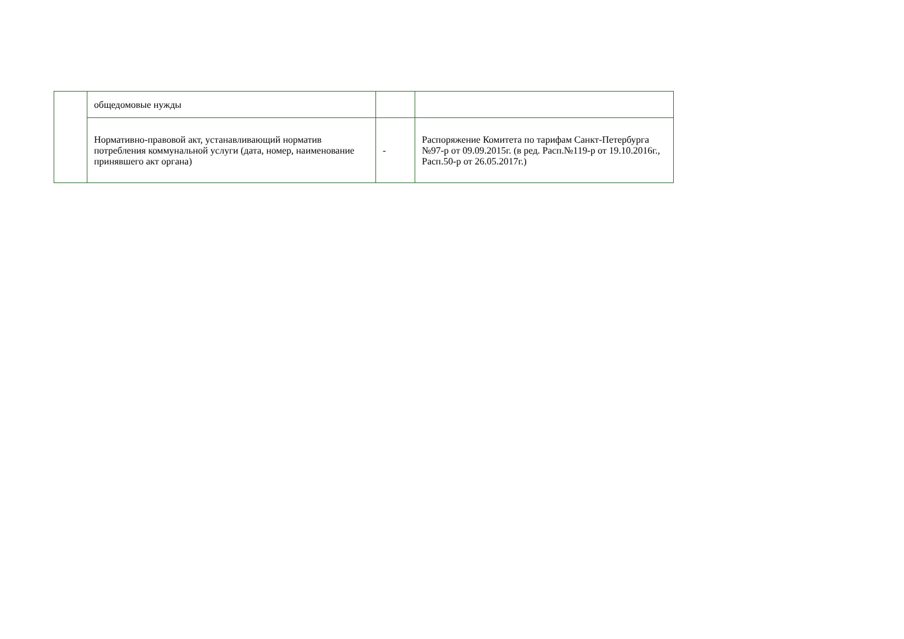| | общедомовые нужды | | |
| | Нормативно-правовой акт, устанавливающий норматив потребления коммунальной услуги (дата, номер, наименование принявшего акт органа) | - | Распоряжение Комитета по тарифам Санкт-Петербурга №97-р от 09.09.2015г. (в ред. Расп.№119-р от 19.10.2016г., Расп.50-р от 26.05.2017г.) |